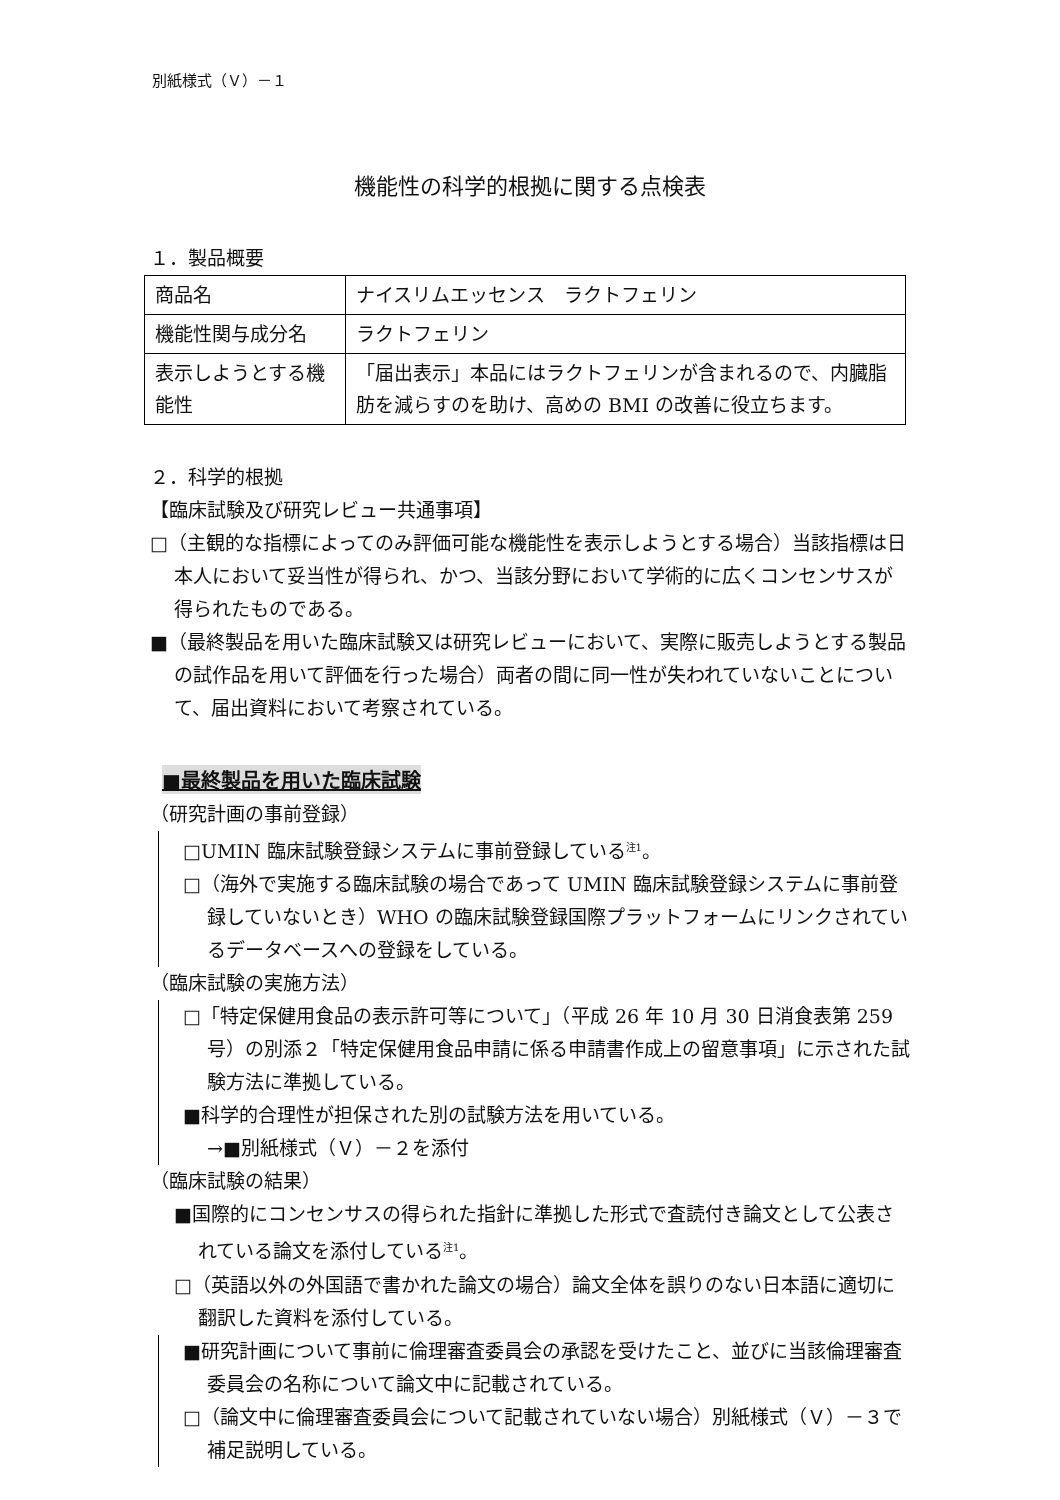別紙様式（Ｖ）－１
機能性の科学的根拠に関する点検表
１．製品概要
| 商品名 | ナイスリムエッセンス ラクトフェリン |
| 機能性関与成分名 | ラクトフェリン |
| 表示しようとする機能性 | 「届出表示」本品にはラクトフェリンが含まれるので、内臓脂肪を減らすのを助け、高めの BMI の改善に役立ちます。 |
２．科学的根拠
【臨床試験及び研究レビュー共通事項】
□（主観的な指標によってのみ評価可能な機能性を表示しようとする場合）当該指標は日本人において妥当性が得られ、かつ、当該分野において学術的に広くコンセンサスが得られたものである。
■（最終製品を用いた臨床試験又は研究レビューにおいて、実際に販売しようとする製品の試作品を用いて評価を行った場合）両者の間に同一性が失われていないことについて、届出資料において考察されている。
■最終製品を用いた臨床試験
（研究計画の事前登録）
□UMIN 臨床試験登録システムに事前登録している<sup>注1</sup>。
□（海外で実施する臨床試験の場合であって UMIN 臨床試験登録システムに事前登録していないとき）WHO の臨床試験登録国際プラットフォームにリンクされているデータベースへの登録をしている。
（臨床試験の実施方法）
□「特定保健用食品の表示許可等について」（平成 26 年 10 月 30 日消食表第 259 号）の別添２「特定保健用食品申請に係る申請書作成上の留意事項」に示された試験方法に準拠している。
■科学的合理性が担保された別の試験方法を用いている。
→■別紙様式（Ｖ）－２を添付
（臨床試験の結果）
■国際的にコンセンサスの得られた指針に準拠した形式で査読付き論文として公表されている論文を添付している<sup>注1</sup>。
□（英語以外の外国語で書かれた論文の場合）論文全体を誤りのない日本語に適切に翻訳した資料を添付している。
■研究計画について事前に倫理審査委員会の承認を受けたこと、並びに当該倫理審査委員会の名称について論文中に記載されている。
□（論文中に倫理審査委員会について記載されていない場合）別紙様式（Ｖ）－３で補足説明している。